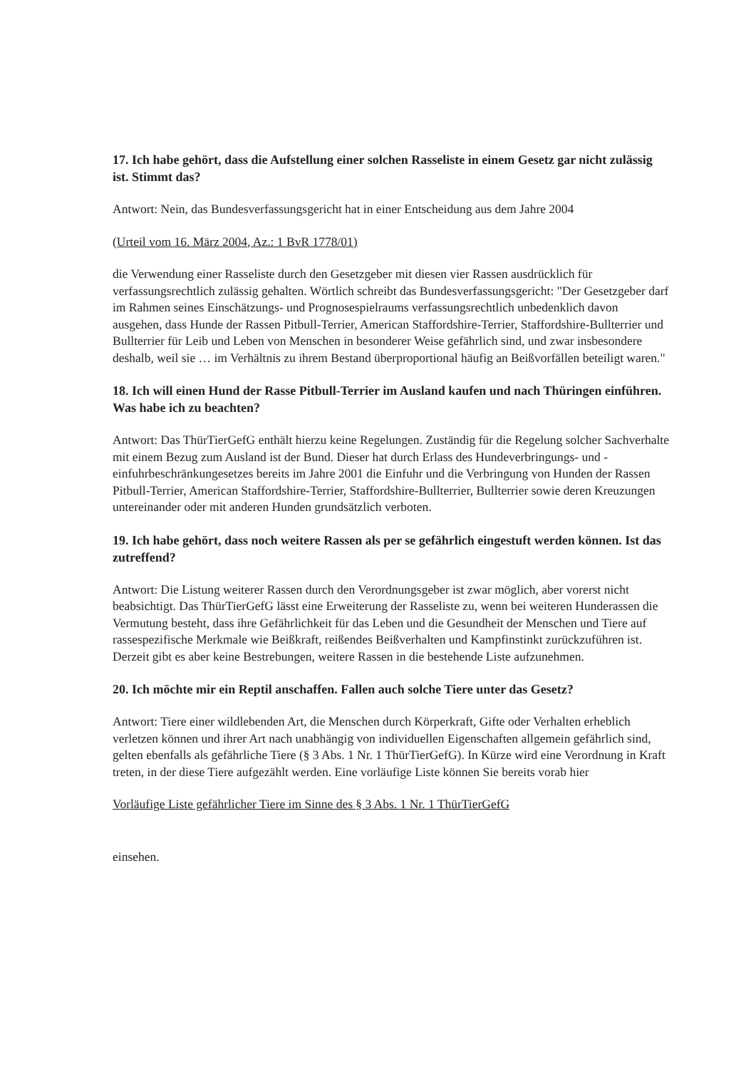17. Ich habe gehört, dass die Aufstellung einer solchen Rasseliste in einem Gesetz gar nicht zulässig ist. Stimmt das?
Antwort: Nein, das Bundesverfassungsgericht hat in einer Entscheidung aus dem Jahre 2004
(Urteil vom 16. März 2004, Az.: 1 BvR 1778/01)
die Verwendung einer Rasseliste durch den Gesetzgeber mit diesen vier Rassen ausdrücklich für verfassungsrechtlich zulässig gehalten. Wörtlich schreibt das Bundesverfassungsgericht: "Der Gesetzgeber darf im Rahmen seines Einschätzungs- und Prognosespielraums verfassungsrechtlich unbedenklich davon ausgehen, dass Hunde der Rassen Pitbull-Terrier, American Staffordshire-Terrier, Staffordshire-Bullterrier und Bullterrier für Leib und Leben von Menschen in besonderer Weise gefährlich sind, und zwar insbesondere deshalb, weil sie … im Verhältnis zu ihrem Bestand überproportional häufig an Beißvorfällen beteiligt waren."
18. Ich will einen Hund der Rasse Pitbull-Terrier im Ausland kaufen und nach Thüringen einführen. Was habe ich zu beachten?
Antwort: Das ThürTierGefG enthält hierzu keine Regelungen. Zuständig für die Regelung solcher Sachverhalte mit einem Bezug zum Ausland ist der Bund. Dieser hat durch Erlass des Hundeverbringungs- und -einfuhrbeschränkungesetzes bereits im Jahre 2001 die Einfuhr und die Verbringung von Hunden der Rassen Pitbull-Terrier, American Staffordshire-Terrier, Staffordshire-Bullterrier, Bullterrier sowie deren Kreuzungen untereinander oder mit anderen Hunden grundsätzlich verboten.
19. Ich habe gehört, dass noch weitere Rassen als per se gefährlich eingestuft werden können. Ist das zutreffend?
Antwort: Die Listung weiterer Rassen durch den Verordnungsgeber ist zwar möglich, aber vorerst nicht beabsichtigt. Das ThürTierGefG lässt eine Erweiterung der Rasseliste zu, wenn bei weiteren Hunderassen die Vermutung besteht, dass ihre Gefährlichkeit für das Leben und die Gesundheit der Menschen und Tiere auf rassespezifische Merkmale wie Beißkraft, reißendes Beißverhalten und Kampfinstinkt zurückzuführen ist. Derzeit gibt es aber keine Bestrebungen, weitere Rassen in die bestehende Liste aufzunehmen.
20. Ich möchte mir ein Reptil anschaffen. Fallen auch solche Tiere unter das Gesetz?
Antwort: Tiere einer wildlebenden Art, die Menschen durch Körperkraft, Gifte oder Verhalten erheblich verletzen können und ihrer Art nach unabhängig von individuellen Eigenschaften allgemein gefährlich sind, gelten ebenfalls als gefährliche Tiere (§ 3 Abs. 1 Nr. 1 ThürTierGefG). In Kürze wird eine Verordnung in Kraft treten, in der diese Tiere aufgezählt werden. Eine vorläufige Liste können Sie bereits vorab hier
Vorläufige Liste gefährlicher Tiere im Sinne des § 3 Abs. 1 Nr. 1 ThürTierGefG
einsehen.